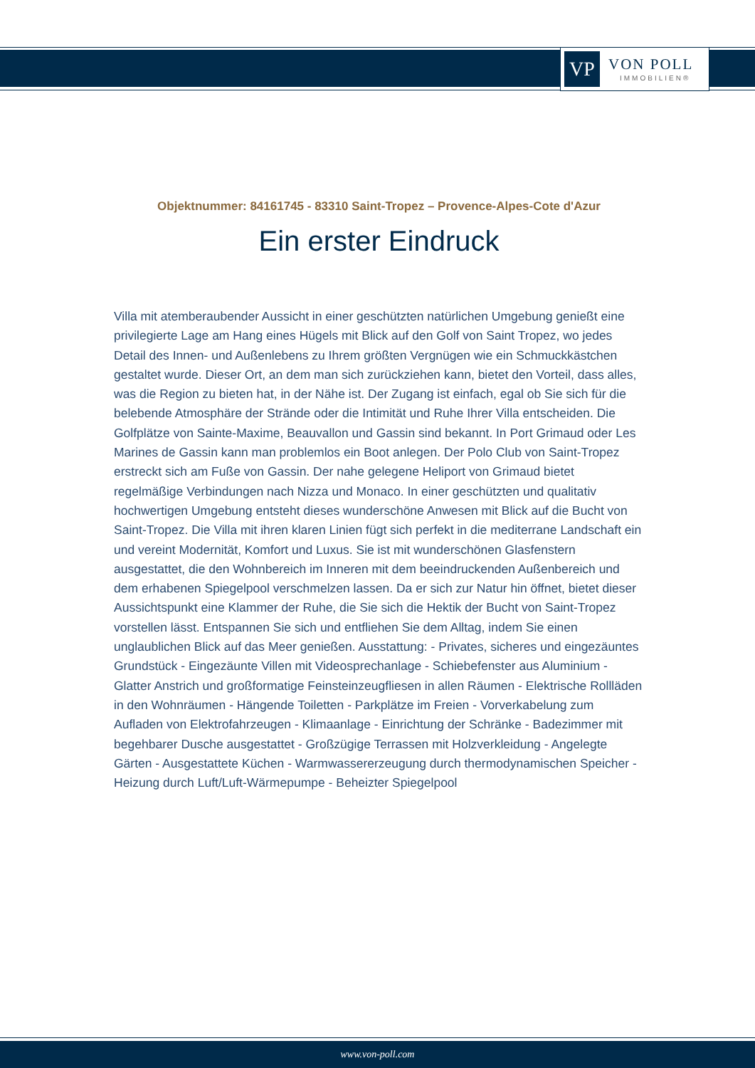VP
VON POLL
IMMOBILIEN®
Objektnummer: 84161745 - 83310 Saint-Tropez – Provence-Alpes-Cote d'Azur
Ein erster Eindruck
Villa mit atemberaubender Aussicht in einer geschützten natürlichen Umgebung genießt eine privilegierte Lage am Hang eines Hügels mit Blick auf den Golf von Saint Tropez, wo jedes Detail des Innen- und Außenlebens zu Ihrem größten Vergnügen wie ein Schmuckkästchen gestaltet wurde. Dieser Ort, an dem man sich zurückziehen kann, bietet den Vorteil, dass alles, was die Region zu bieten hat, in der Nähe ist. Der Zugang ist einfach, egal ob Sie sich für die belebende Atmosphäre der Strände oder die Intimität und Ruhe Ihrer Villa entscheiden. Die Golfplätze von Sainte-Maxime, Beauvallon und Gassin sind bekannt. In Port Grimaud oder Les Marines de Gassin kann man problemlos ein Boot anlegen. Der Polo Club von Saint-Tropez erstreckt sich am Fuße von Gassin. Der nahe gelegene Heliport von Grimaud bietet regelmäßige Verbindungen nach Nizza und Monaco. In einer geschützten und qualitativ hochwertigen Umgebung entsteht dieses wunderschöne Anwesen mit Blick auf die Bucht von Saint-Tropez. Die Villa mit ihren klaren Linien fügt sich perfekt in die mediterrane Landschaft ein und vereint Modernität, Komfort und Luxus. Sie ist mit wunderschönen Glasfenstern ausgestattet, die den Wohnbereich im Inneren mit dem beeindruckenden Außenbereich und dem erhabenen Spiegelpool verschmelzen lassen. Da er sich zur Natur hin öffnet, bietet dieser Aussichtspunkt eine Klammer der Ruhe, die Sie sich die Hektik der Bucht von Saint-Tropez vorstellen lässt. Entspannen Sie sich und entfliehen Sie dem Alltag, indem Sie einen unglaublichen Blick auf das Meer genießen. Ausstattung: - Privates, sicheres und eingezäuntes Grundstück - Eingezäunte Villen mit Videosprechanlage - Schiebefenster aus Aluminium - Glatter Anstrich und großformatige Feinsteinzeugfliesen in allen Räumen - Elektrische Rollläden in den Wohnräumen - Hängende Toiletten - Parkplätze im Freien - Vorverkabelung zum Aufladen von Elektrofahrzeugen - Klimaanlage - Einrichtung der Schränke - Badezimmer mit begehbarer Dusche ausgestattet - Großzügige Terrassen mit Holzverkleidung - Angelegte Gärten - Ausgestattete Küchen - Warmwassererzeugung durch thermodynamischen Speicher - Heizung durch Luft/Luft-Wärmepumpe - Beheizter Spiegelpool
www.von-poll.com